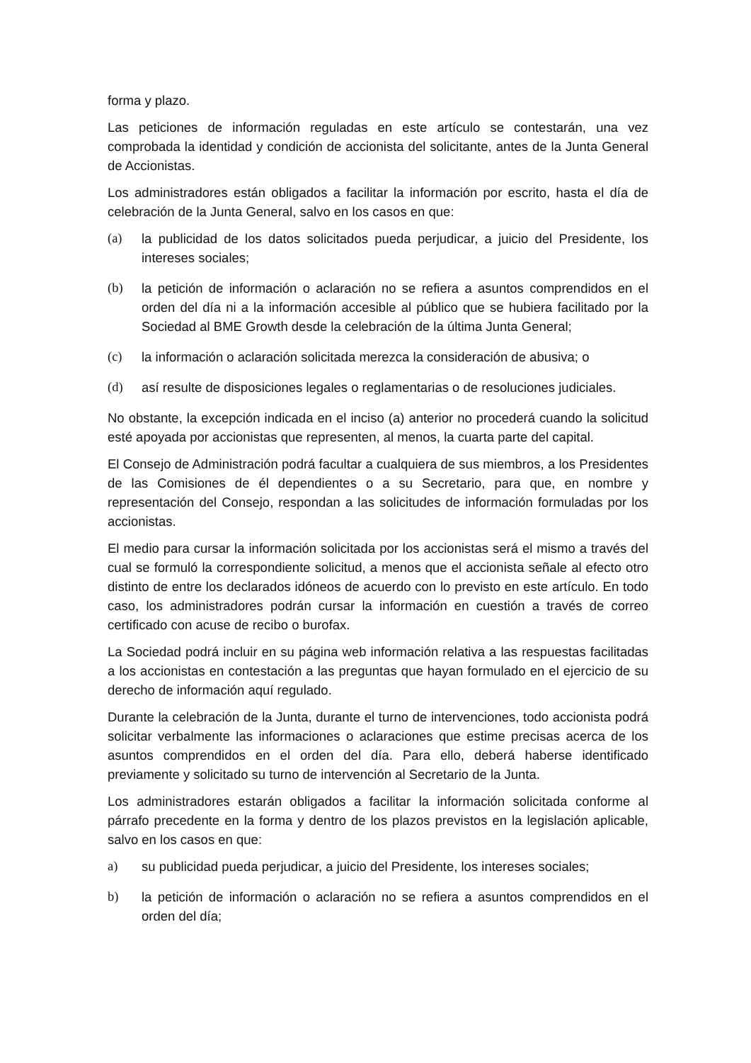forma y plazo.
Las peticiones de información reguladas en este artículo se contestarán, una vez comprobada la identidad y condición de accionista del solicitante, antes de la Junta General de Accionistas.
Los administradores están obligados a facilitar la información por escrito, hasta el día de celebración de la Junta General, salvo en los casos en que:
(a) la publicidad de los datos solicitados pueda perjudicar, a juicio del Presidente, los intereses sociales;
(b) la petición de información o aclaración no se refiera a asuntos comprendidos en el orden del día ni a la información accesible al público que se hubiera facilitado por la Sociedad al BME Growth desde la celebración de la última Junta General;
(c) la información o aclaración solicitada merezca la consideración de abusiva; o
(d) así resulte de disposiciones legales o reglamentarias o de resoluciones judiciales.
No obstante, la excepción indicada en el inciso (a) anterior no procederá cuando la solicitud esté apoyada por accionistas que representen, al menos, la cuarta parte del capital.
El Consejo de Administración podrá facultar a cualquiera de sus miembros, a los Presidentes de las Comisiones de él dependientes o a su Secretario, para que, en nombre y representación del Consejo, respondan a las solicitudes de información formuladas por los accionistas.
El medio para cursar la información solicitada por los accionistas será el mismo a través del cual se formuló la correspondiente solicitud, a menos que el accionista señale al efecto otro distinto de entre los declarados idóneos de acuerdo con lo previsto en este artículo. En todo caso, los administradores podrán cursar la información en cuestión a través de correo certificado con acuse de recibo o burofax.
La Sociedad podrá incluir en su página web información relativa a las respuestas facilitadas a los accionistas en contestación a las preguntas que hayan formulado en el ejercicio de su derecho de información aquí regulado.
Durante la celebración de la Junta, durante el turno de intervenciones, todo accionista podrá solicitar verbalmente las informaciones o aclaraciones que estime precisas acerca de los asuntos comprendidos en el orden del día. Para ello, deberá haberse identificado previamente y solicitado su turno de intervención al Secretario de la Junta.
Los administradores estarán obligados a facilitar la información solicitada conforme al párrafo precedente en la forma y dentro de los plazos previstos en la legislación aplicable, salvo en los casos en que:
a) su publicidad pueda perjudicar, a juicio del Presidente, los intereses sociales;
b) la petición de información o aclaración no se refiera a asuntos comprendidos en el orden del día;